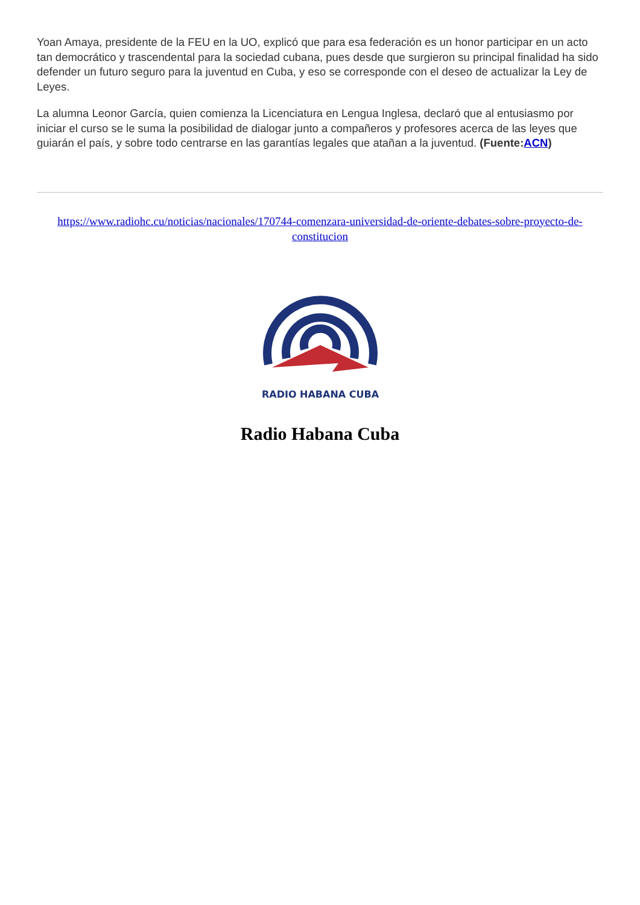Yoan Amaya, presidente de la FEU en la UO, explicó que para esa federación es un honor participar en un acto tan democrático y trascendental para la sociedad cubana, pues desde que surgieron su principal finalidad ha sido defender un futuro seguro para la juventud en Cuba, y eso se corresponde con el deseo de actualizar la Ley de Leyes.
La alumna Leonor García, quien comienza la Licenciatura en Lengua Inglesa, declaró que al entusiasmo por iniciar el curso se le suma la posibilidad de dialogar junto a compañeros y profesores acerca de las leyes que guiarán el país, y sobre todo centrarse en las garantías legales que atañan a la juventud. (Fuente:ACN)
https://www.radiohc.cu/noticias/nacionales/170744-comenzara-universidad-de-oriente-debates-sobre-proyecto-de-constitucion
RADIO HABANA CUBA
Radio Habana Cuba